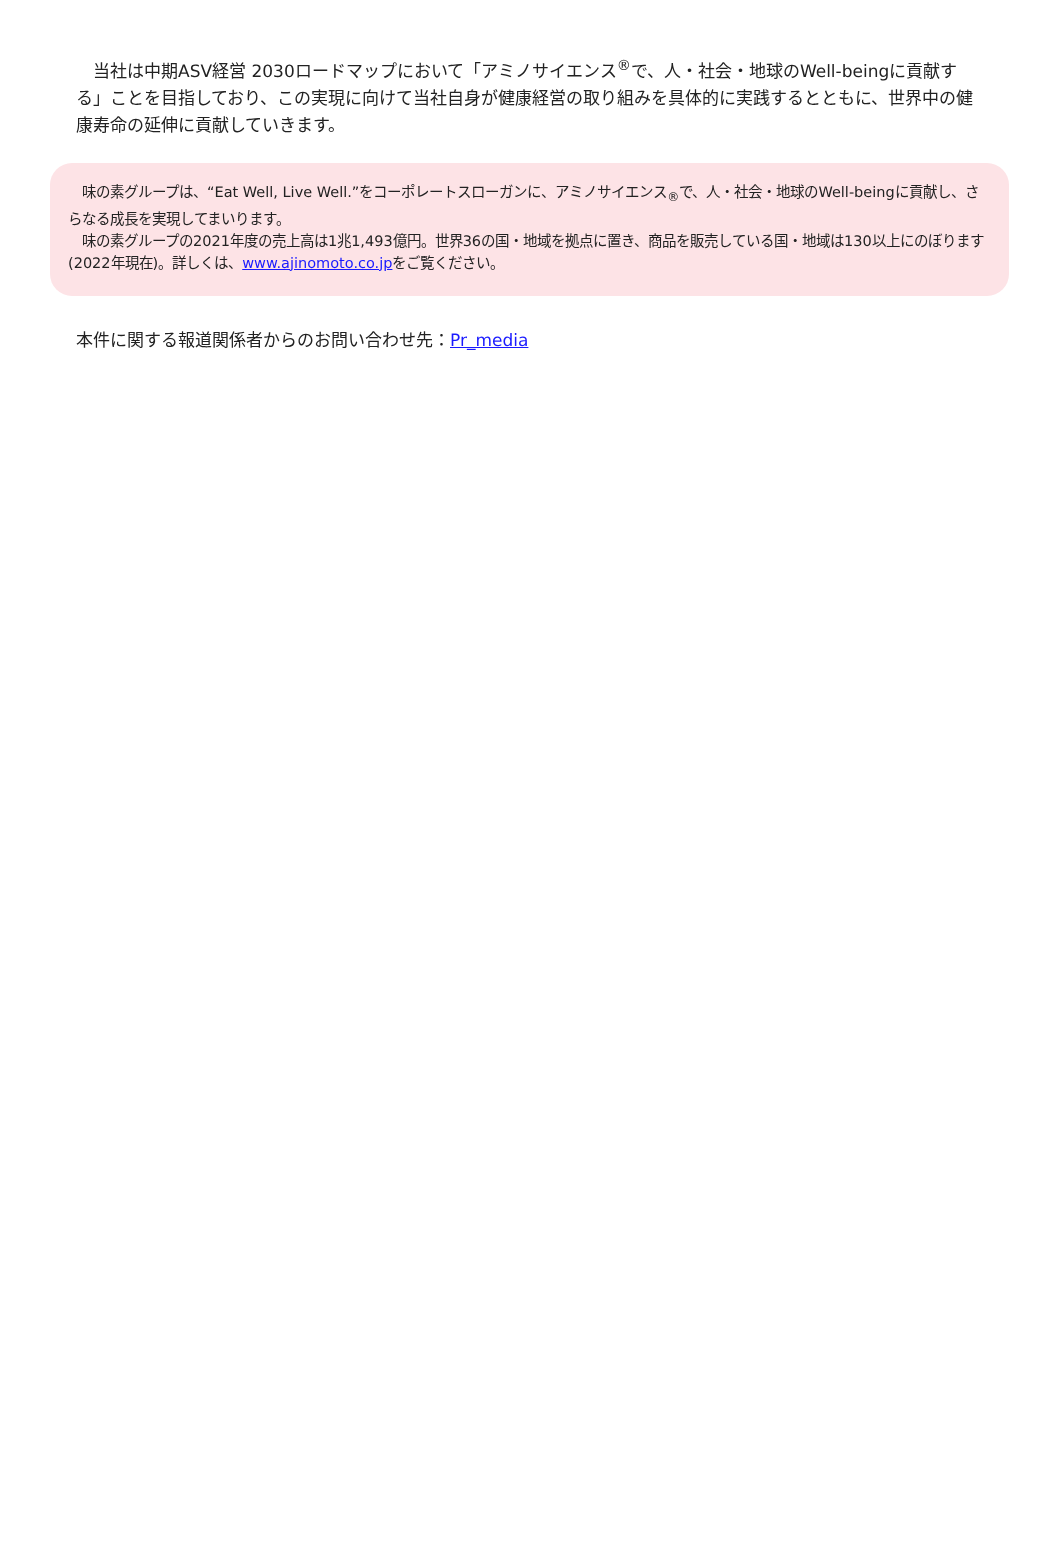当社は中期ASV経営 2030ロードマップにおいて「アミノサイエンス<sup>®</sup>で、人・社会・地球のWell-beingに貢献する」ことを目指しており、この実現に向けて当社自身が健康経営の取り組みを具体的に実践するとともに、世界中の健康寿命の延伸に貢献していきます。
　味の素グループは、“Eat Well, Live Well.”をコーポレートスローガンに、アミノサイエンス<sub>®</sub>で、人・社会・地球のWell-beingに貢献し、さらなる成長を実現してまいります。
　味の素グループの2021年度の売上高は1兆1,493億円。世界36の国・地域を拠点に置き、商品を販売している国・地域は130以上にのぼります(2022年現在)。詳しくは、www.ajinomoto.co.jpをご覧ください。
本件に関する報道関係者からのお問い合わせ先：Pr_media